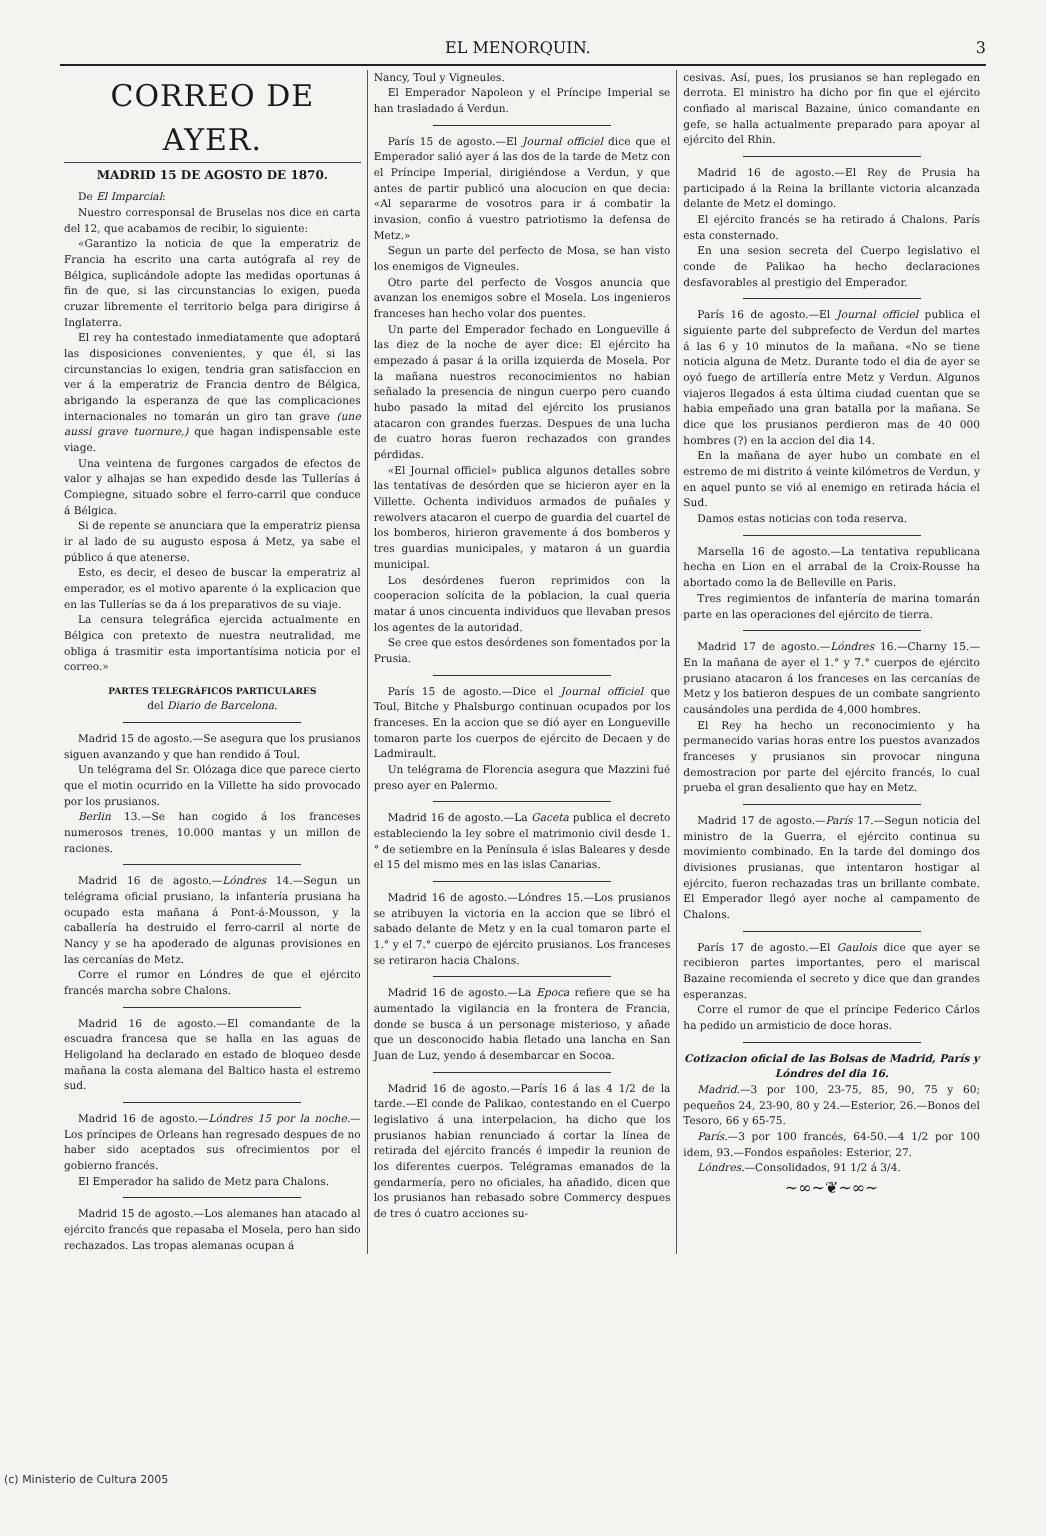EL MENORQUIN. 3
CORREO DE AYER.
MADRID 15 DE AGOSTO DE 1870.
De El Imparcial:
Nuestro corresponsal de Bruselas nos dice en carta del 12, que acabamos de recibir, lo siguiente:
«Garantizo la noticia de que la emperatriz de Francia ha escrito una carta autógrafa al rey de Bélgica, suplicándole adopte las medidas oportunas á fin de que, si las circunstancias lo exigen, pueda cruzar libremente el territorio belga para dirigirse á Inglaterra.
El rey ha contestado inmediatamente que adoptará las disposiciones convenientes, y que él, si las circunstancias lo exigen, tendria gran satisfaccion en ver á la emperatriz de Francia dentro de Bélgica, abrigando la esperanza de que las complicaciones internacionales no tomarán un giro tan grave (une aussi grave tuornure,) que hagan indispensable este viage.
Una veintena de furgones cargados de efectos de valor y alhajas se han expedido desde las Tullerías á Compiegne, situado sobre el ferro-carril que conduce á Bélgica.
Si de repente se anunciara que la emperatriz piensa ir al lado de su augusto esposa á Metz, ya sabe el público á que atenerse.
Esto, es decir, el deseo de buscar la emperatriz al emperador, es el motivo aparente ó la explicacion que en las Tullerías se da á los preparativos de su viaje.
La censura telegráfica ejercida actualmente en Bélgica con pretexto de nuestra neutralidad, me obliga á trasmitir esta importantísima noticia por el correo.»
PARTES TELEGRÁFICOS PARTICULARES
del Diario de Barcelona.
Madrid 15 de agosto.—Se asegura que los prusianos siguen avanzando y que han rendido á Toul.
Un telégrama del Sr. Olózaga dice que parece cierto que el motin ocurrido en la Villette ha sido provocado por los prusianos.
Berlin 13.—Se han cogido á los franceses numerosos trenes, 10.000 mantas y un millon de raciones.
Madrid 16 de agosto.—Lóndres 14.—Segun un telégrama oficial prusiano, la infantería prusiana ha ocupado esta mañana á Pont-á-Mousson, y la caballería ha destruido el ferro-carril al norte de Nancy y se ha apoderado de algunas provisiones en las cercanías de Metz.
Corre el rumor en Lóndres de que el ejército francés marcha sobre Chalons.
Madrid 16 de agosto.—El comandante de la escuadra francesa que se halla en las aguas de Heligoland ha declarado en estado de bloqueo desde mañana la costa alemana del Baltico hasta el estremo sud.
Madrid 16 de agosto.—Lóndres 15 por la noche.—Los príncipes de Orleans han regresado despues de no haber sido aceptados sus ofrecimientos por el gobierno francés.
El Emperador ha salido de Metz para Chalons.
Madrid 15 de agosto.—Los alemanes han atacado al ejército francés que repasaba el Mosela, pero han sido rechazados. Las tropas alemanas ocupan á
Nancy, Toul y Vigneules.
El Emperador Napoleon y el Príncipe Imperial se han trasladado á Verdun.
París 15 de agosto.—El Journal officiel dice que el Emperador salió ayer á las dos de la tarde de Metz con el Príncipe Imperial, dirigiéndose a Verdun, y que antes de partir publicó una alocucion en que decia: «Al separarme de vosotros para ir á combatir la invasion, confio á vuestro patriotismo la defensa de Metz.»
Segun un parte del perfecto de Mosa, se han visto los enemigos de Vigneules.
Otro parte del perfecto de Vosgos anuncia que avanzan los enemigos sobre el Mosela. Los ingenieros franceses han hecho volar dos puentes.
Un parte del Emperador fechado en Longueville á las diez de la noche de ayer dice: El ejército ha empezado á pasar á la orilla izquierda de Mosela. Por la mañana nuestros reconocimientos no habian señalado la presencia de ningun cuerpo pero cuando hubo pasado la mitad del ejército los prusianos atacaron con grandes fuerzas. Despues de una lucha de cuatro horas fueron rechazados con grandes pérdidas.
«El Journal officiel» publica algunos detalles sobre las tentativas de desórden que se hicieron ayer en la Villette. Ochenta individuos armados de puñales y rewolvers atacaron el cuerpo de guardia del cuartel de los bomberos, hirieron gravemente á dos bomberos y tres guardias municipales, y mataron á un guardia municipal.
Los desórdenes fueron reprimidos con la cooperacion solícita de la poblacion, la cual queria matar á unos cincuenta individuos que llevaban presos los agentes de la autoridad.
Se cree que estos desórdenes son fomentados por la Prusia.
París 15 de agosto.—Dice el Journal officiel que Toul, Bitche y Phalsburgo continuan ocupados por los franceses. En la accion que se dió ayer en Longueville tomaron parte los cuerpos de ejército de Decaen y de Ladmirault.
Un telégrama de Florencia asegura que Mazzini fué preso ayer en Palermo.
Madrid 16 de agosto.—La Gaceta publica el decreto estableciendo la ley sobre el matrimonio civil desde 1.° de setiembre en la Península é islas Baleares y desde el 15 del mismo mes en las islas Canarias.
Madrid 16 de agosto.—Lóndres 15.—Los prusianos se atribuyen la victoria en la accion que se libró el sabado delante de Metz y en la cual tomaron parte el 1.° y el 7.° cuerpo de ejército prusianos. Los franceses se retiraron hacia Chalons.
Madrid 16 de agosto.—La Epoca refiere que se ha aumentado la vigilancia en la frontera de Francia, donde se busca á un personage misterioso, y añade que un desconocido habia fletado una lancha en San Juan de Luz, yendo á desembarcar en Socoa.
Madrid 16 de agosto.—París 16 á las 4 1/2 de la tarde.—El conde de Palikao, contestando en el Cuerpo legislativo á una interpelacion, ha dicho que los prusianos habian renunciado á cortar la línea de retirada del ejército francés é impedir la reunion de los diferentes cuerpos. Telégramas emanados de la gendarmería, pero no oficiales, ha añadido, dicen que los prusianos han rebasado sobre Commercy despues de tres ó cuatro acciones su-
cesivas. Así, pues, los prusianos se han replegado en derrota. El ministro ha dicho por fin que el ejército confiado al mariscal Bazaine, único comandante en gefe, se halla actualmente preparado para apoyar al ejército del Rhin.
Madrid 16 de agosto.—El Rey de Prusia ha participado á la Reina la brillante victoria alcanzada delante de Metz el domingo.
El ejército francés se ha retirado á Chalons. París esta consternado.
En una sesion secreta del Cuerpo legislativo el conde de Palikao ha hecho declaraciones desfavorables al prestigio del Emperador.
París 16 de agosto.—El Journal officiel publica el siguiente parte del subprefecto de Verdun del martes á las 6 y 10 minutos de la mañana. «No se tiene noticia alguna de Metz. Durante todo el dia de ayer se oyó fuego de artillería entre Metz y Verdun. Algunos viajeros llegados á esta última ciudad cuentan que se habia empeñado una gran batalla por la mañana. Se dice que los prusianos perdieron mas de 40 000 hombres (?) en la accion del dia 14.
En la mañana de ayer hubo un combate en el estremo de mi distrito á veinte kilómetros de Verdun, y en aquel punto se vió al enemigo en retirada hácia el Sud.
Damos estas noticias con toda reserva.
Marsella 16 de agosto.—La tentativa republicana hecha en Lion en el arrabal de la Croix-Rousse ha abortado como la de Belleville en Paris.
Tres regimientos de infantería de marina tomarán parte en las operaciones del ejército de tierra.
Madrid 17 de agosto.—Lóndres 16.—Charny 15.—En la mañana de ayer el 1.° y 7.° cuerpos de ejército prusiano atacaron á los franceses en las cercanías de Metz y los batieron despues de un combate sangriento causándoles una perdida de 4,000 hombres.
El Rey ha hecho un reconocimiento y ha permanecido varias horas entre los puestos avanzados franceses y prusianos sin provocar ninguna demostracion por parte del ejército francés, lo cual prueba el gran desaliento que hay en Metz.
Madrid 17 de agosto.—París 17.—Segun noticia del ministro de la Guerra, el ejército continua su movimiento combinado. En la tarde del domingo dos divisiones prusianas, que intentaron hostigar al ejército, fueron rechazadas tras un brillante combate. El Emperador llegó ayer noche al campamento de Chalons.
París 17 de agosto.—El Gaulois dice que ayer se recibieron partes importantes, pero el mariscal Bazaine recomienda el secreto y dice que dan grandes esperanzas.
Corre el rumor de que el príncipe Federico Cárlos ha pedido un armisticio de doce horas.
Cotizacion oficial de las Bolsas de Madrid, París y Lóndres del dia 16.
Madrid.—3 por 100, 23-75, 85, 90, 75 y 60; pequeños 24, 23-90, 80 y 24.—Esterior, 26.—Bonos del Tesoro, 66 y 65-75.
París.—3 por 100 francés, 64-50.—4 1/2 por 100 idem, 93.—Fondos españoles: Esterior, 27.
Lóndres.—Consolidados, 91 1/2 á 3/4.
~∞~❦~∞~
(c) Ministerio de Cultura 2005